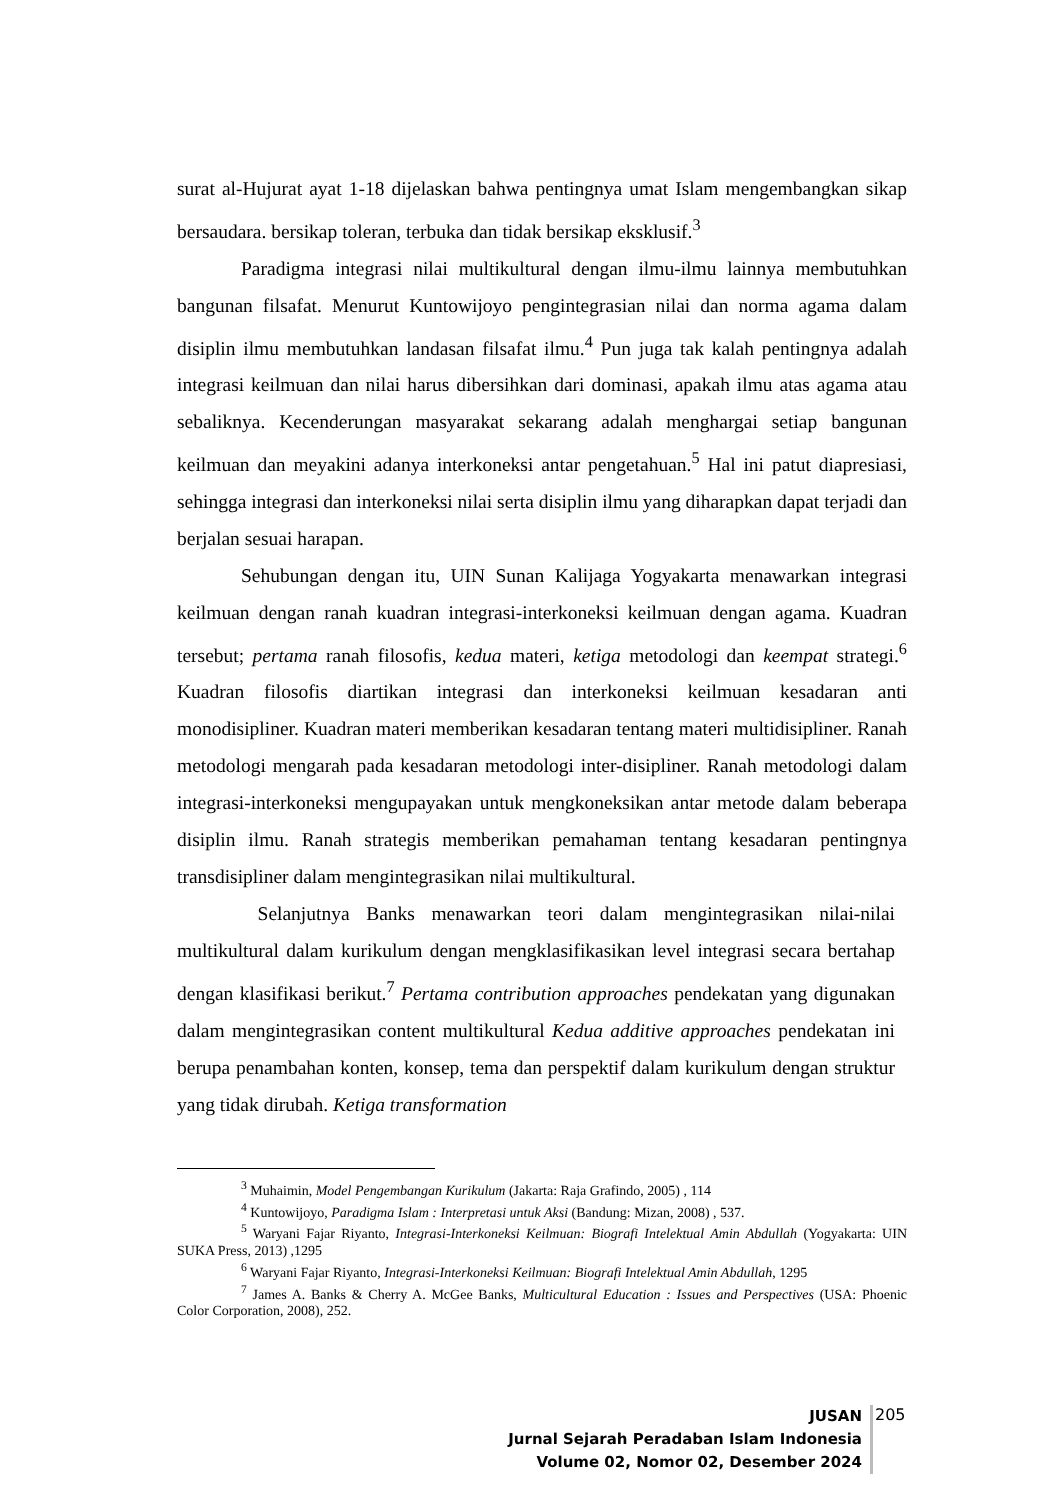surat al-Hujurat ayat 1-18 dijelaskan bahwa pentingnya umat Islam mengembangkan sikap bersaudara. bersikap toleran, terbuka dan tidak bersikap eksklusif.<sup>3</sup>
Paradigma integrasi nilai multikultural dengan ilmu-ilmu lainnya membutuhkan bangunan filsafat. Menurut Kuntowijoyo pengintegrasian nilai dan norma agama dalam disiplin ilmu membutuhkan landasan filsafat ilmu.<sup>4</sup> Pun juga tak kalah pentingnya adalah integrasi keilmuan dan nilai harus dibersihkan dari dominasi, apakah ilmu atas agama atau sebaliknya. Kecenderungan masyarakat sekarang adalah menghargai setiap bangunan keilmuan dan meyakini adanya interkoneksi antar pengetahuan.<sup>5</sup> Hal ini patut diapresiasi, sehingga integrasi dan interkoneksi nilai serta disiplin ilmu yang diharapkan dapat terjadi dan berjalan sesuai harapan.
Sehubungan dengan itu, UIN Sunan Kalijaga Yogyakarta menawarkan integrasi keilmuan dengan ranah kuadran integrasi-interkoneksi keilmuan dengan agama. Kuadran tersebut; pertama ranah filosofis, kedua materi, ketiga metodologi dan keempat strategi.<sup>6</sup> Kuadran filosofis diartikan integrasi dan interkoneksi keilmuan kesadaran anti monodisipliner. Kuadran materi memberikan kesadaran tentang materi multidisipliner. Ranah metodologi mengarah pada kesadaran metodologi inter-disipliner. Ranah metodologi dalam integrasi-interkoneksi mengupayakan untuk mengkoneksikan antar metode dalam beberapa disiplin ilmu. Ranah strategis memberikan pemahaman tentang kesadaran pentingnya transdisipliner dalam mengintegrasikan nilai multikultural.
Selanjutnya Banks menawarkan teori dalam mengintegrasikan nilai-nilai multikultural dalam kurikulum dengan mengklasifikasikan level integrasi secara bertahap dengan klasifikasi berikut.<sup>7</sup> Pertama contribution approaches pendekatan yang digunakan dalam mengintegrasikan content multikultural Kedua additive approaches pendekatan ini berupa penambahan konten, konsep, tema dan perspektif dalam kurikulum dengan struktur yang tidak dirubah. Ketiga transformation
<sup>3</sup> Muhaimin, Model Pengembangan Kurikulum (Jakarta: Raja Grafindo, 2005) , 114
<sup>4</sup> Kuntowijoyo, Paradigma Islam : Interpretasi untuk Aksi (Bandung: Mizan, 2008) , 537.
<sup>5</sup> Waryani Fajar Riyanto, Integrasi-Interkoneksi Keilmuan: Biografi Intelektual Amin Abdullah (Yogyakarta: UIN SUKA Press, 2013) ,1295
<sup>6</sup> Waryani Fajar Riyanto, Integrasi-Interkoneksi Keilmuan: Biografi Intelektual Amin Abdullah, 1295
<sup>7</sup> James A. Banks & Cherry A. McGee Banks, Multicultural Education : Issues and Perspectives (USA: Phoenic Color Corporation, 2008), 252.
JUSAN
Jurnal Sejarah Peradaban Islam Indonesia
Volume 02, Nomor 02, Desember 2024
205